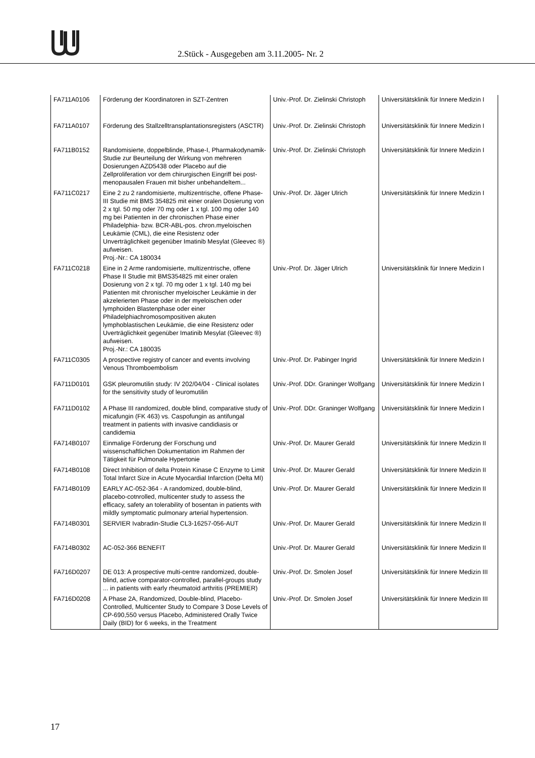2.Stück - Ausgegeben am 3.11.2005- Nr. 2
| FA711A0106 | Förderung der Koordinatoren in SZT-Zentren | Univ.-Prof. Dr. Zielinski Christoph | Universitätsklinik für Innere Medizin I |
| FA711A0107 | Förderung des Stallzelltransplantationsregisters (ASCTR) | Univ.-Prof. Dr. Zielinski Christoph | Universitätsklinik für Innere Medizin I |
| FA711B0152 | Randomisierte, doppelblinde, Phase-I, Pharmakodynamik-Studie zur Beurteilung der Wirkung von mehreren Dosierungen AZD5438 oder Placebo auf die Zellproliferation vor dem chirurgischen Eingriff bei post-menopausalen Frauen mit bisher unbehandeltem... | Univ.-Prof. Dr. Zielinski Christoph | Universitätsklinik für Innere Medizin I |
| FA711C0217 | Eine 2 zu 2 randomisierte, multizentrische, offene Phase-III Studie mit BMS 354825 mit einer oralen Dosierung von 2 x tgl. 50 mg oder 70 mg oder 1 x tgl. 100 mg oder 140 mg bei Patienten in der chronischen Phase einer Philadelphia- bzw. BCR-ABL-pos. chron.myeloischen Leukämie (CML), die eine Resistenz oder Unverträglichkeit gegenüber Imatinib Mesylat (Gleevec ®) aufweisen. Proj.-Nr.: CA 180034 | Univ.-Prof. Dr. Jäger Ulrich | Universitätsklinik für Innere Medizin I |
| FA711C0218 | Eine in 2 Arme randomisierte, multizentrische, offene Phase II Studie mit BMS354825 mit einer oralen Dosierung von 2 x tgl. 70 mg oder 1 x tgl. 140 mg bei Patienten mit chronischer myeloischer Leukämie in der akzelerierten Phase oder in der myeloischen oder lymphoiden Blastenphase oder einer Philadelphiachromosompositiven akuten lymphoblastischen Leukämie, die eine Resistenz oder Uverträglichkeit gegenüber Imatinib Mesylat (Gleevec ®) aufweisen. Proj.-Nr.: CA 180035 | Univ.-Prof. Dr. Jäger Ulrich | Universitätsklinik für Innere Medizin I |
| FA711C0305 | A prospective registry of cancer and events involving Venous Thromboembolism | Univ.-Prof. Dr. Pabinger Ingrid | Universitätsklinik für Innere Medizin I |
| FA711D0101 | GSK pleuromutilin study: IV 202/04/04 - Clinical isolates for the sensitivity study of leuromutilin | Univ.-Prof. DDr. Graninger Wolfgang | Universitätsklinik für Innere Medizin I |
| FA711D0102 | A Phase III randomized, double blind, comparative study of micafungin (FK 463) vs. Caspofungin as antifungal treatment in patients with invasive candidiasis or candidemia | Univ.-Prof. DDr. Graninger Wolfgang | Universitätsklinik für Innere Medizin I |
| FA714B0107 | Einmalige Förderung der Forschung und wissenschaftlichen Dokumentation im Rahmen der Tätigkeit für Pulmonale Hypertonie | Univ.-Prof. Dr. Maurer Gerald | Universitätsklinik für Innere Medizin II |
| FA714B0108 | Direct Inhibition of delta Protein Kinase C Enzyme to Limit Total Infarct Size in Acute Myocardial Infarction (Delta MI) | Univ.-Prof. Dr. Maurer Gerald | Universitätsklinik für Innere Medizin II |
| FA714B0109 | EARLY AC-052-364 - A randomized, double-blind, placebo-cotnrolled, multicenter study to assess the efficacy, safety an tolerability of bosentan in patients with mildly symptomatic pulmonary arterial hypertension. | Univ.-Prof. Dr. Maurer Gerald | Universitätsklinik für Innere Medizin II |
| FA714B0301 | SERVIER Ivabradin-Studie CL3-16257-056-AUT | Univ.-Prof. Dr. Maurer Gerald | Universitätsklinik für Innere Medizin II |
| FA714B0302 | AC-052-366 BENEFIT | Univ.-Prof. Dr. Maurer Gerald | Universitätsklinik für Innere Medizin II |
| FA716D0207 | DE 013: A prospective multi-centre randomized, double-blind, active comparator-controlled, parallel-groups study ... in patients with early rheumatoid arthritis (PREMIER) | Univ.-Prof. Dr. Smolen Josef | Universitätsklinik für Innere Medizin III |
| FA716D0208 | A Phase 2A, Randomized, Double-blind, Placebo-Controlled, Multicenter Study to Compare 3 Dose Levels of CP-690,550 versus Placebo, Administered Orally Twice Daily (BID) for 6 weeks, in the Treatment | Univ.-Prof. Dr. Smolen Josef | Universitätsklinik für Innere Medizin III |
17